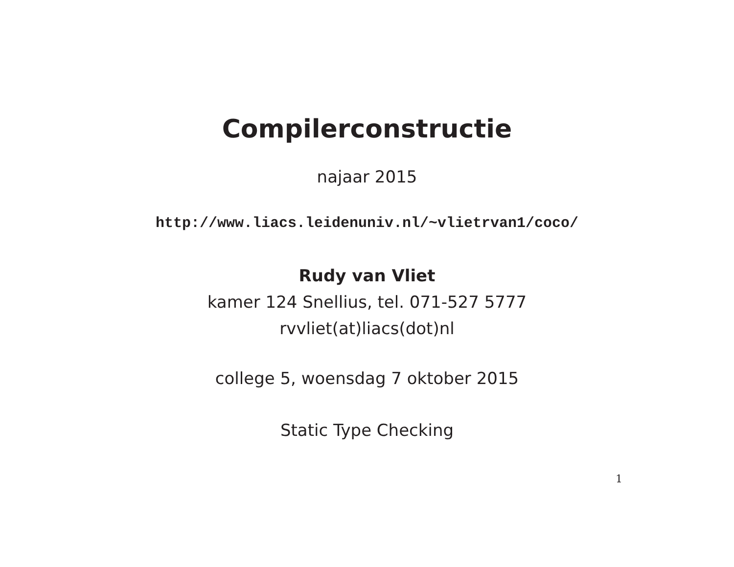Compilerconstructie
najaar 2015
http://www.liacs.leidenuniv.nl/~vlietrvan1/coco/
Rudy van Vliet
kamer 124 Snellius, tel. 071-527 5777
rvvliet(at)liacs(dot)nl
college 5, woensdag 7 oktober 2015
Static Type Checking
1